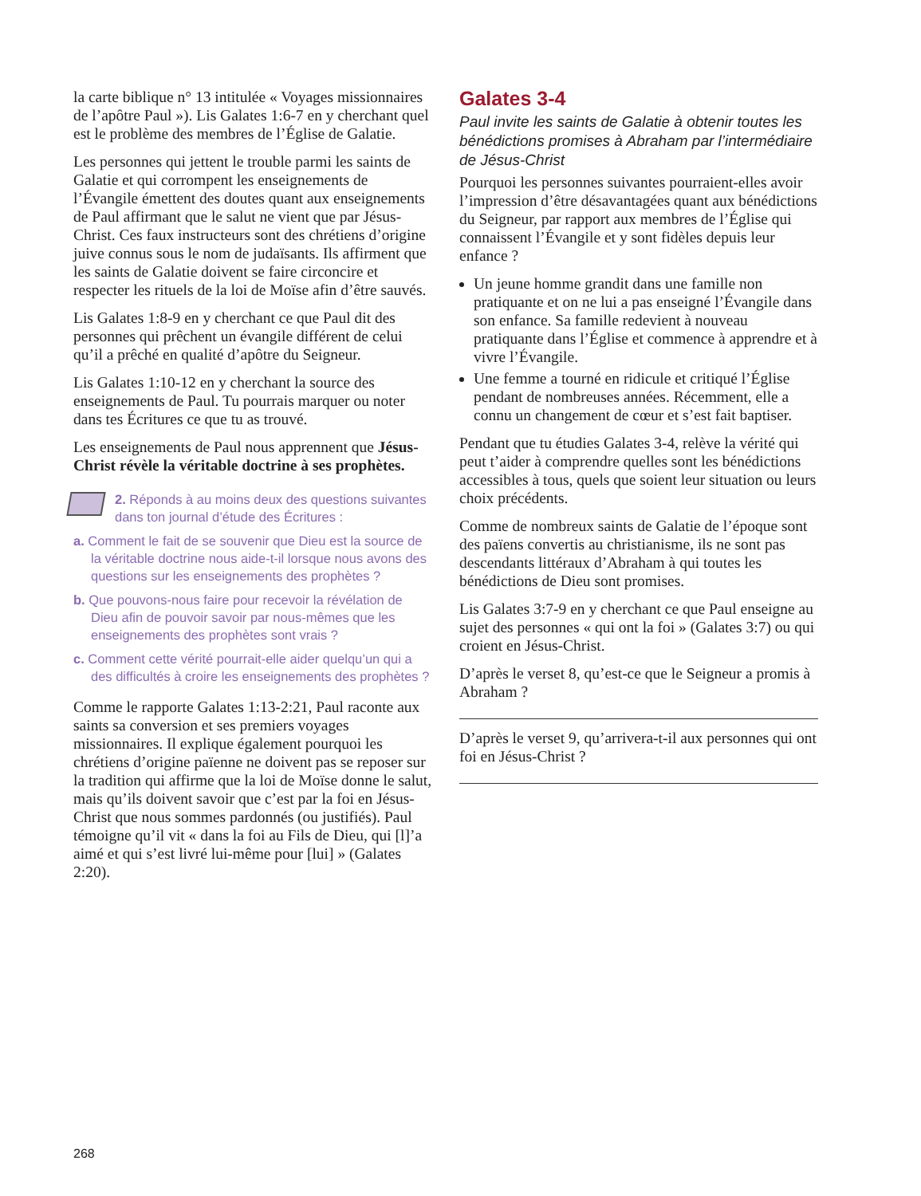la carte biblique n° 13 intitulée « Voyages missionnaires de l’apôtre Paul »). Lis Galates 1:6-7 en y cherchant quel est le problème des membres de l’Église de Galatie.
Les personnes qui jettent le trouble parmi les saints de Galatie et qui corrompent les enseignements de l’Évangile émettent des doutes quant aux enseignements de Paul affirmant que le salut ne vient que par Jésus-Christ. Ces faux instructeurs sont des chrétiens d’origine juive connus sous le nom de judaïsants. Ils affirment que les saints de Galatie doivent se faire circoncire et respecter les rituels de la loi de Moïse afin d’être sauvés.
Lis Galates 1:8-9 en y cherchant ce que Paul dit des personnes qui prêchent un évangile différent de celui qu’il a prêché en qualité d’apôtre du Seigneur.
Lis Galates 1:10-12 en y cherchant la source des enseignements de Paul. Tu pourrais marquer ou noter dans tes Écritures ce que tu as trouvé.
Les enseignements de Paul nous apprennent que Jésus-Christ révèle la véritable doctrine à ses prophètes.
2. Réponds à au moins deux des questions suivantes dans ton journal d’étude des Écritures :
a. Comment le fait de se souvenir que Dieu est la source de la véritable doctrine nous aide-t-il lorsque nous avons des questions sur les enseignements des prophètes ?
b. Que pouvons-nous faire pour recevoir la révélation de Dieu afin de pouvoir savoir par nous-mêmes que les enseignements des prophètes sont vrais ?
c. Comment cette vérité pourrait-elle aider quelqu’un qui a des difficultés à croire les enseignements des prophètes ?
Comme le rapporte Galates 1:13-2:21, Paul raconte aux saints sa conversion et ses premiers voyages missionnaires. Il explique également pourquoi les chrétiens d’origine païenne ne doivent pas se reposer sur la tradition qui affirme que la loi de Moïse donne le salut, mais qu’ils doivent savoir que c’est par la foi en Jésus-Christ que nous sommes pardonnés (ou justifiés). Paul témoigne qu’il vit « dans la foi au Fils de Dieu, qui [l]’a aimé et qui s’est livré lui-même pour [lui] » (Galates 2:20).
Galates 3-4
Paul invite les saints de Galatie à obtenir toutes les bénédictions promises à Abraham par l’intermédiaire de Jésus-Christ
Pourquoi les personnes suivantes pourraient-elles avoir l’impression d’être désavantagées quant aux bénédictions du Seigneur, par rapport aux membres de l’Église qui connaissent l’Évangile et y sont fidèles depuis leur enfance ?
Un jeune homme grandit dans une famille non pratiquante et on ne lui a pas enseigné l’Évangile dans son enfance. Sa famille redevient à nouveau pratiquante dans l’Église et commence à apprendre et à vivre l’Évangile.
Une femme a tourné en ridicule et critiqué l’Église pendant de nombreuses années. Récemment, elle a connu un changement de cœur et s’est fait baptiser.
Pendant que tu étudies Galates 3-4, relève la vérité qui peut t’aider à comprendre quelles sont les bénédictions accessibles à tous, quels que soient leur situation ou leurs choix précédents.
Comme de nombreux saints de Galatie de l’époque sont des païens convertis au christianisme, ils ne sont pas descendants littéraux d’Abraham à qui toutes les bénédictions de Dieu sont promises.
Lis Galates 3:7-9 en y cherchant ce que Paul enseigne au sujet des personnes « qui ont la foi » (Galates 3:7) ou qui croient en Jésus-Christ.
D’après le verset 8, qu’est-ce que le Seigneur a promis à Abraham ?
D’après le verset 9, qu’arrivera-t-il aux personnes qui ont foi en Jésus-Christ ?
268